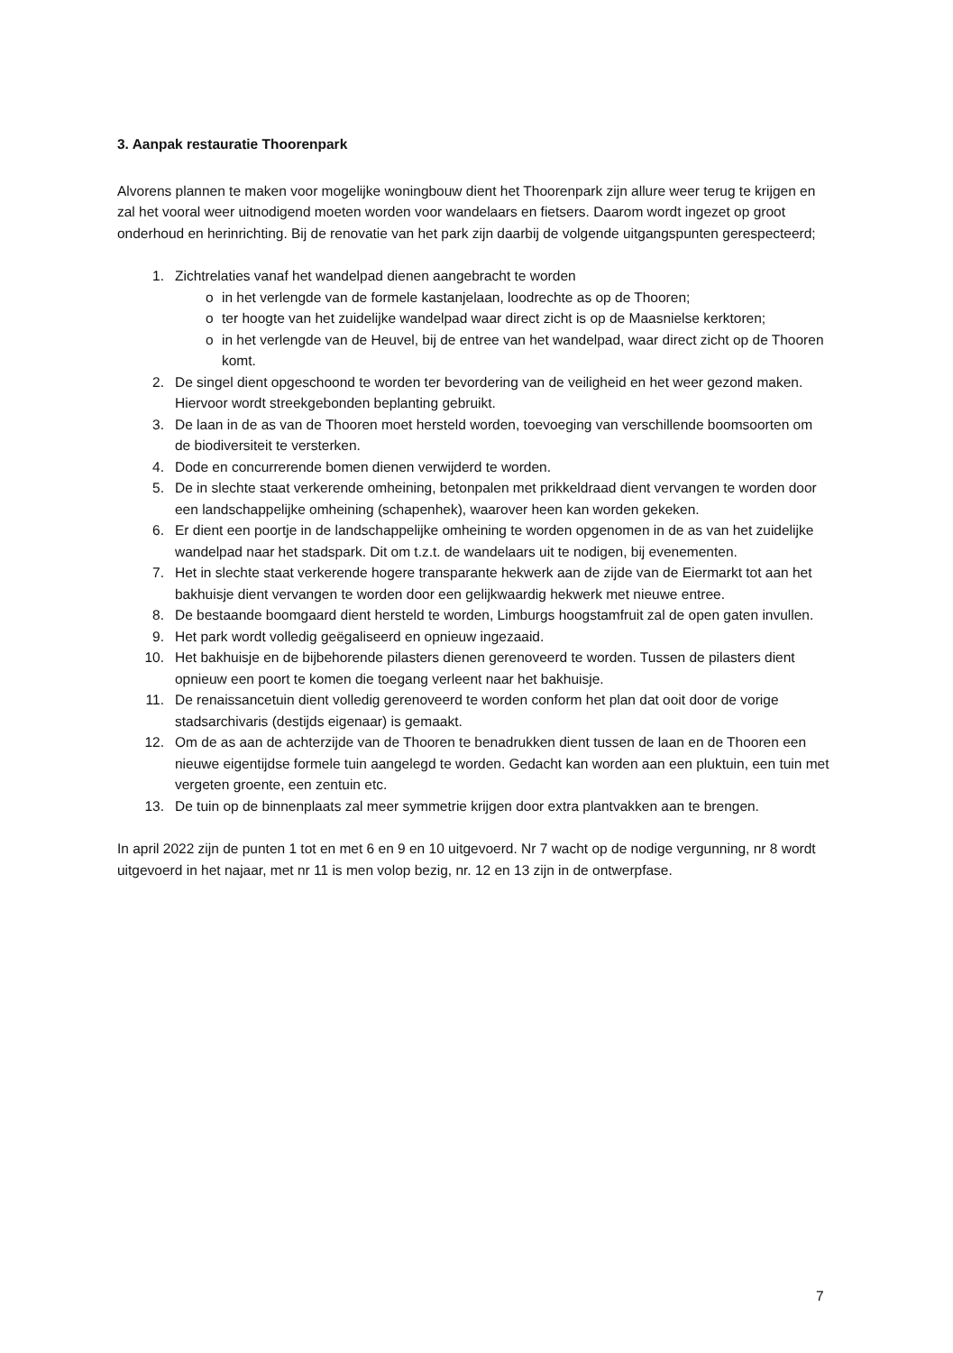3. Aanpak restauratie Thoorenpark
Alvorens plannen te maken voor mogelijke woningbouw dient het Thoorenpark zijn allure weer terug te krijgen en zal het vooral weer uitnodigend moeten worden voor wandelaars en fietsers. Daarom wordt ingezet op groot onderhoud en herinrichting. Bij de renovatie van het park zijn daarbij de volgende uitgangspunten gerespecteerd;
1. Zichtrelaties vanaf het wandelpad dienen aangebracht te worden
o in het verlengde van de formele kastanjelaan, loodrechte as op de Thooren;
o ter hoogte van het zuidelijke wandelpad waar direct zicht is op de Maasnielse kerktoren;
o in het verlengde van de Heuvel, bij de entree van het wandelpad, waar direct zicht op de Thooren komt.
2. De singel dient opgeschoond te worden ter bevordering van de veiligheid en het weer gezond maken. Hiervoor wordt streekgebonden beplanting gebruikt.
3. De laan in de as van de Thooren moet hersteld worden, toevoeging van verschillende boomsoorten om de biodiversiteit te versterken.
4. Dode en concurrerende bomen dienen verwijderd te worden.
5. De in slechte staat verkerende omheining, betonpalen met prikkeldraad dient vervangen te worden door een landschappelijke omheining (schapenhek), waarover heen kan worden gekeken.
6. Er dient een poortje in de landschappelijke omheining te worden opgenomen in de as van het zuidelijke wandelpad naar het stadspark. Dit om t.z.t. de wandelaars uit te nodigen, bij evenementen.
7. Het in slechte staat verkerende hogere transparante hekwerk aan de zijde van de Eiermarkt tot aan het bakhuisje dient vervangen te worden door een gelijkwaardig hekwerk met nieuwe entree.
8. De bestaande boomgaard dient hersteld te worden, Limburgs hoogstamfruit zal de open gaten invullen.
9. Het park wordt volledig geëgaliseerd en opnieuw ingezaaid.
10. Het bakhuisje en de bijbehorende pilasters dienen gerenoveerd te worden. Tussen de pilasters dient opnieuw een poort te komen die toegang verleent naar het bakhuisje.
11. De renaissancetuin dient volledig gerenoveerd te worden conform het plan dat ooit door de vorige stadsarchivaris (destijds eigenaar) is gemaakt.
12. Om de as aan de achterzijde van de Thooren te benadrukken dient tussen de laan en de Thooren een nieuwe eigentijdse formele tuin aangelegd te worden. Gedacht kan worden aan een pluktuin, een tuin met vergeten groente, een zentuin etc.
13. De tuin op de binnenplaats zal meer symmetrie krijgen door extra plantvakken aan te brengen.
In april 2022 zijn de punten 1 tot en met 6 en 9 en 10 uitgevoerd. Nr 7 wacht op de nodige vergunning, nr 8 wordt uitgevoerd in het najaar, met nr 11 is men volop bezig, nr. 12 en 13 zijn in de ontwerpfase.
7